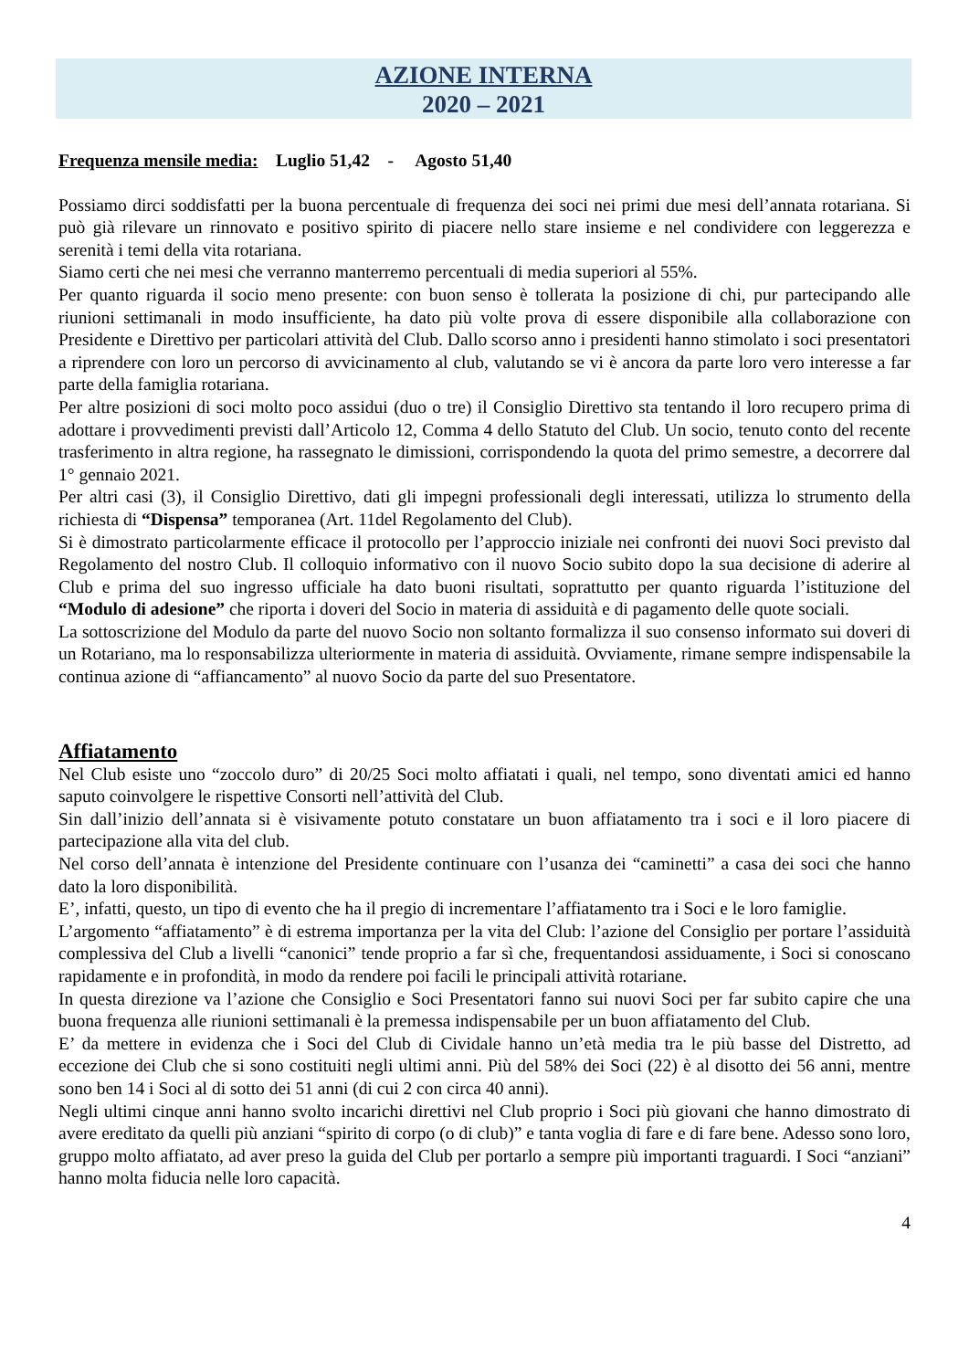AZIONE INTERNA
2020 – 2021
Frequenza mensile media: Luglio 51,42 - Agosto 51,40
Possiamo dirci soddisfatti per la buona percentuale di frequenza dei soci nei primi due mesi dell’annata rotariana. Si può già rilevare un rinnovato e positivo spirito di piacere nello stare insieme e nel condividere con leggerezza e serenità i temi della vita rotariana.
Siamo certi che nei mesi che verranno manterremo percentuali di media superiori al 55%.
Per quanto riguarda il socio meno presente: con buon senso è tollerata la posizione di chi, pur partecipando alle riunioni settimanali in modo insufficiente, ha dato più volte prova di essere disponibile alla collaborazione con Presidente e Direttivo per particolari attività del Club. Dallo scorso anno i presidenti hanno stimolato i soci presentatori a riprendere con loro un percorso di avvicinamento al club, valutando se vi è ancora da parte loro vero interesse a far parte della famiglia rotariana.
Per altre posizioni di soci molto poco assidui (duo o tre) il Consiglio Direttivo sta tentando il loro recupero prima di adottare i provvedimenti previsti dall’Articolo 12, Comma 4 dello Statuto del Club. Un socio, tenuto conto del recente trasferimento in altra regione, ha rassegnato le dimissioni, corrispondendo la quota del primo semestre, a decorrere dal 1° gennaio 2021.
Per altri casi (3), il Consiglio Direttivo, dati gli impegni professionali degli interessati, utilizza lo strumento della richiesta di “Dispensa” temporanea (Art. 11del Regolamento del Club).
Si è dimostrato particolarmente efficace il protocollo per l’approccio iniziale nei confronti dei nuovi Soci previsto dal Regolamento del nostro Club. Il colloquio informativo con il nuovo Socio subito dopo la sua decisione di aderire al Club e prima del suo ingresso ufficiale ha dato buoni risultati, soprattutto per quanto riguarda l’istituzione del “Modulo di adesione” che riporta i doveri del Socio in materia di assiduità e di pagamento delle quote sociali.
La sottoscrizione del Modulo da parte del nuovo Socio non soltanto formalizza il suo consenso informato sui doveri di un Rotariano, ma lo responsabilizza ulteriormente in materia di assiduità. Ovviamente, rimane sempre indispensabile la continua azione di “affiancamento” al nuovo Socio da parte del suo Presentatore.
Affiatamento
Nel Club esiste uno “zoccolo duro” di 20/25 Soci molto affiatati i quali, nel tempo, sono diventati amici ed hanno saputo coinvolgere le rispettive Consorti nell’attività del Club.
Sin dall’inizio dell’annata si è visivamente potuto constatare un buon affiatamento tra i soci e il loro piacere di partecipazione alla vita del club.
Nel corso dell’annata è intenzione del Presidente continuare con l’usanza dei “caminetti” a casa dei soci che hanno dato la loro disponibilità.
E’, infatti, questo, un tipo di evento che ha il pregio di incrementare l’affiatamento tra i Soci e le loro famiglie.
L’argomento “affiatamento” è di estrema importanza per la vita del Club: l’azione del Consiglio per portare l’assiduità complessiva del Club a livelli “canonici” tende proprio a far sì che, frequentandosi assiduamente, i Soci si conoscano rapidamente e in profondità, in modo da rendere poi facili le principali attività rotariane.
In questa direzione va l’azione che Consiglio e Soci Presentatori fanno sui nuovi Soci per far subito capire che una buona frequenza alle riunioni settimanali è la premessa indispensabile per un buon affiatamento del Club.
E’ da mettere in evidenza che i Soci del Club di Cividale hanno un’età media tra le più basse del Distretto, ad eccezione dei Club che si sono costituiti negli ultimi anni. Più del 58% dei Soci (22) è al disotto dei 56 anni, mentre sono ben 14 i Soci al di sotto dei 51 anni (di cui 2 con circa 40 anni).
Negli ultimi cinque anni hanno svolto incarichi direttivi nel Club proprio i Soci più giovani che hanno dimostrato di avere ereditato da quelli più anziani “spirito di corpo (o di club)” e tanta voglia di fare e di fare bene. Adesso sono loro, gruppo molto affiatato, ad aver preso la guida del Club per portarlo a sempre più importanti traguardi. I Soci “anziani” hanno molta fiducia nelle loro capacità.
4